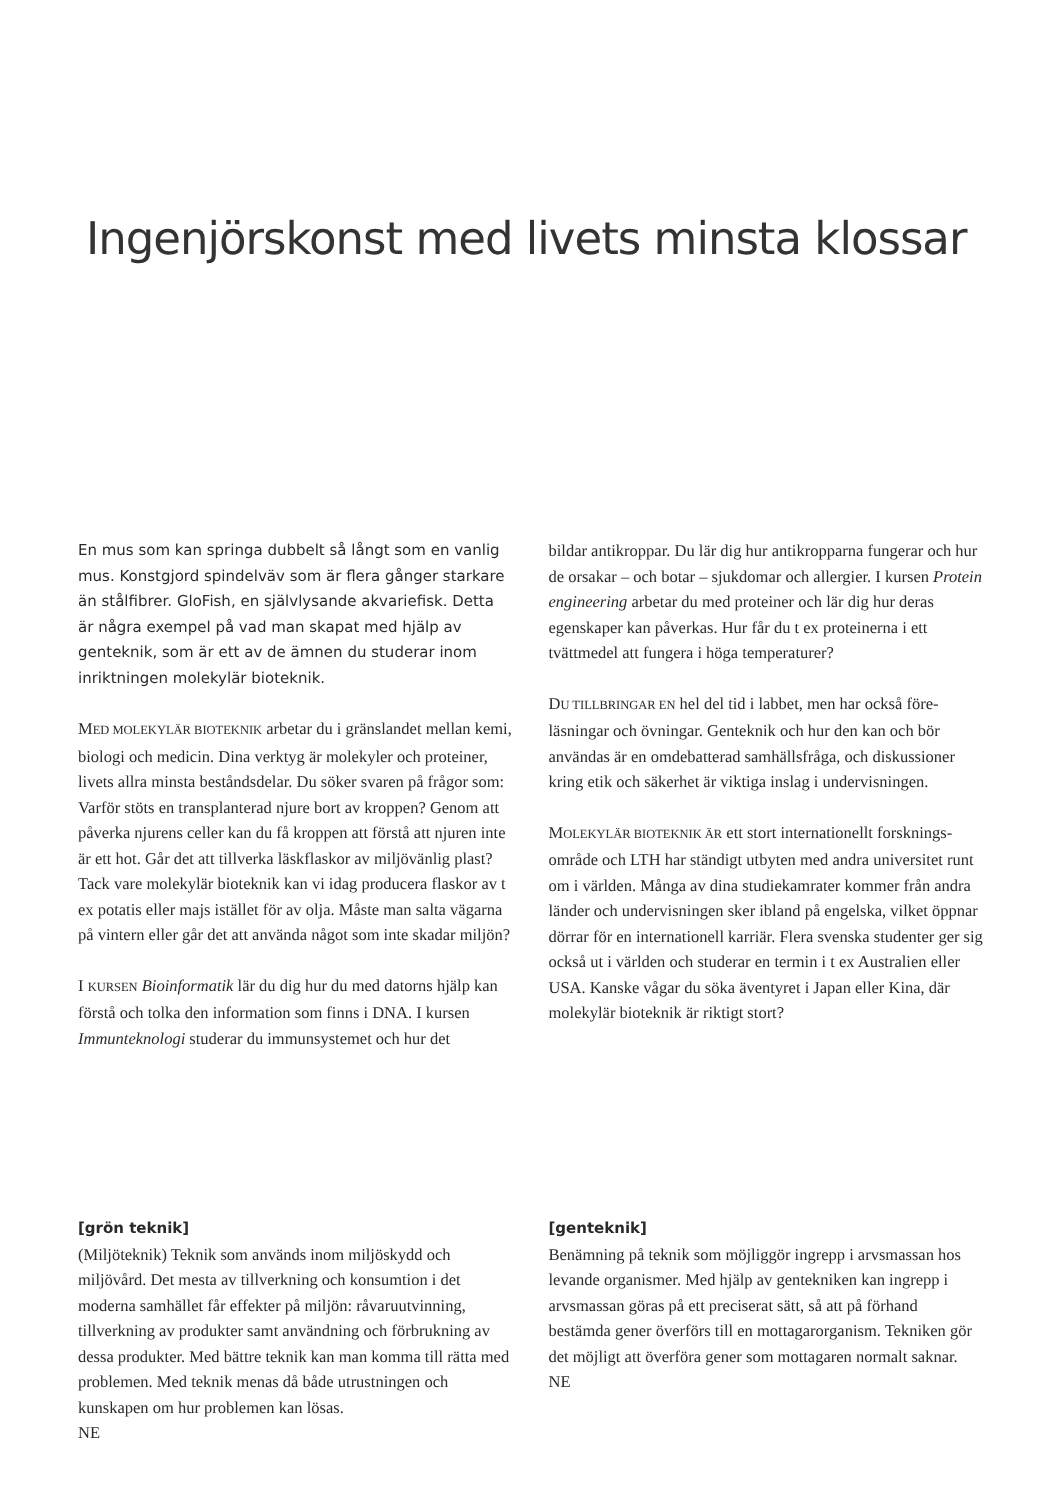Ingenjörskonst med livets minsta klossar
En mus som kan springa dubbelt så långt som en vanlig mus. Konstgjord spindelväv som är flera gånger starkare än stålfibrer. GloFish, en självlysande akvariefisk. Detta är några exempel på vad man skapat med hjälp av gentek­nik, som är ett av de ämnen du studerar inom inriktning­en molekylär bioteknik.
MED MOLEKYLÄR BIOTEKNIK arbetar du i gränslandet mellan kemi, biologi och medicin. Dina verktyg är molekyler och proteiner, livets allra minsta beståndsdelar. Du söker svaren på frågor som: Varför stöts en transplanterad njure bort av krop­pen? Genom att påverka njurens celler kan du få kroppen att förstå att njuren inte är ett hot. Går det att tillverka läskflaskor av miljövänlig plast? Tack vare molekylär bioteknik kan vi idag producera flaskor av t ex potatis eller majs istället för av olja. Måste man salta vägarna på vintern eller går det att använda något som inte skadar miljön?
I KURSEN Bioinformatik lär du dig hur du med datorns hjälp kan förstå och tolka den information som finns i DNA. I kur­sen Immunteknologi studerar du immunsystemet och hur det
bildar antikroppar. Du lär dig hur antikropparna fungerar och hur de orsakar – och botar – sjukdomar och allergier. I kursen Protein engineering arbetar du med proteiner och lär dig hur deras egenskaper kan påverkas. Hur får du t ex proteinerna i ett tvättmedel att fungera i höga temperaturer?
DU TILLBRINGAR EN hel del tid i labbet, men har också före­läsningar och övningar. Genteknik och hur den kan och bör användas är en omdebatterad samhällsfråga, och diskussioner kring etik och säkerhet är viktiga inslag i undervisningen.
MOLEKYLÄR BIOTEKNIK ÄR ett stort internationellt forsknings­område och LTH har ständigt utbyten med andra universitet runt om i världen. Många av dina studiekamrater kommer från andra länder och undervisningen sker ibland på engelska, vilket öppnar dörrar för en internationell karriär. Flera svenska studenter ger sig också ut i världen och studerar en termin i t ex Australien eller USA. Kanske vågar du söka äventyret i Japan eller Kina, där molekylär bioteknik är riktigt stort?
[grön teknik]
(Miljöteknik) Teknik som används inom miljöskydd och miljövård. Det mesta av tillverkning och konsumtion i det moderna samhället får effekter på miljön: råvaruutvinning, tillverkning av produkter samt användning och förbrukning av dessa produkter. Med bättre teknik kan man komma till rätta med problemen. Med teknik menas då både utrustningen och kunskapen om hur problemen kan lösas.
NE
[genteknik]
Benämning på teknik som möjliggör ingrepp i arvsmas­san hos levande organismer. Med hjälp av gentekniken kan ingrepp i arvsmassan göras på ett preciserat sätt, så att på förhand bestämda gener överförs till en mottagarorganism. Tekniken gör det möjligt att överföra gener som mottagaren normalt saknar.
NE